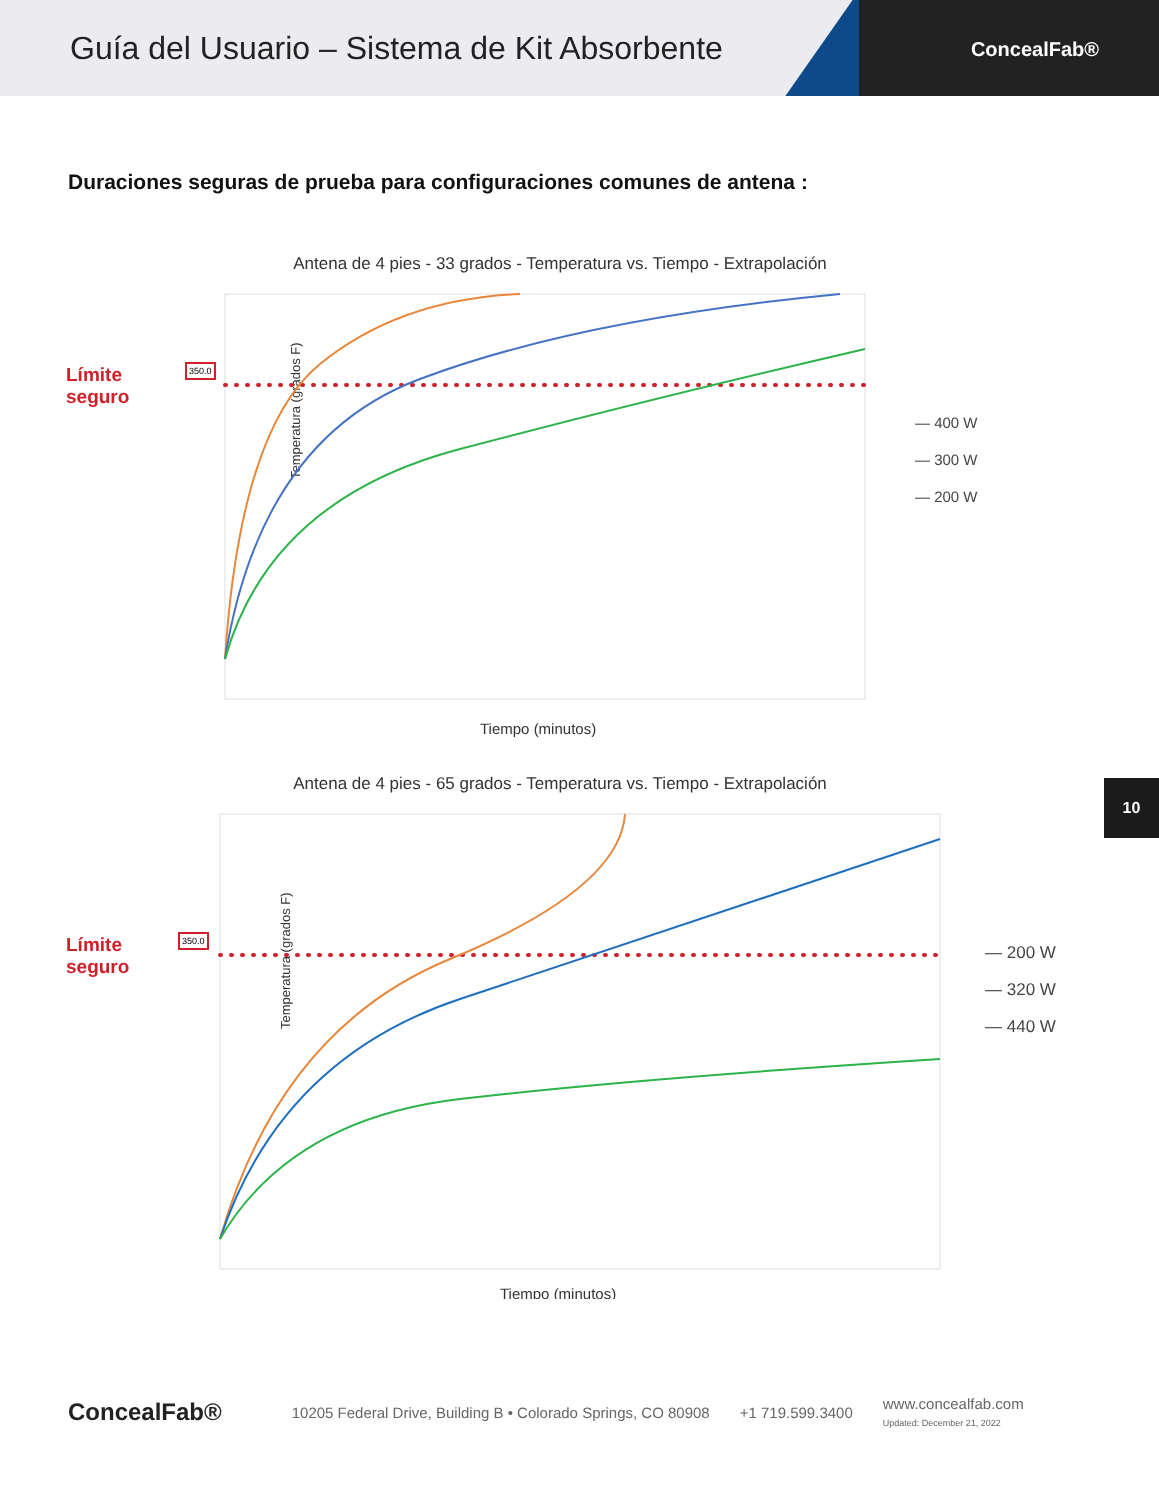Guía del Usuario – Sistema de Kit Absorbente
ConcealFab®
Duraciones seguras de prueba para configuraciones comunes de antena :
Antena de 4 pies - 33 grados - Temperatura vs. Tiempo - Extrapolación
Límite
seguro
Temperatura (grados F)
Tiempo (minutos)
— 400 W
— 300 W
— 200 W
350.0
Antena de 4 pies - 65 grados - Temperatura vs. Tiempo - Extrapolación
Límite
seguro
Temperatura (grados F)
Tiempo (minutos)
— 200 W
— 320 W
— 440 W
350.0
10
ConcealFab® 10205 Federal Drive, Building B • Colorado Springs, CO 80908 +1 719.599.3400 www.concealfab.com
Updated: December 21, 2022